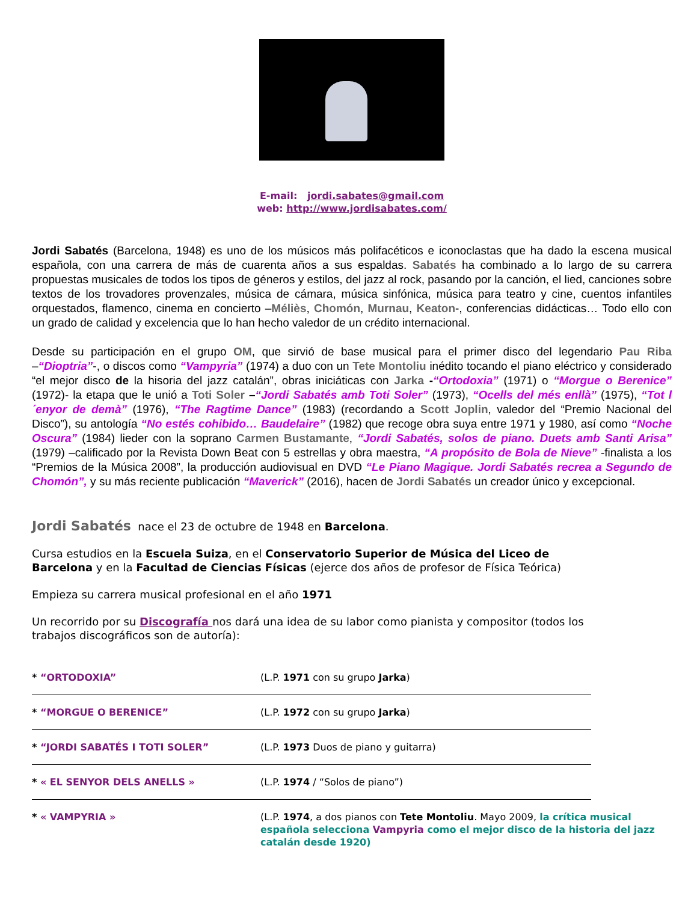E-mail: jordi.sabates@gmail.com
web: http://www.jordisabates.com/
Jordi Sabatés (Barcelona, 1948) es uno de los músicos más polifacéticos e iconoclastas que ha dado la escena musical española, con una carrera de más de cuarenta años a sus espaldas. Sabatés ha combinado a lo largo de su carrera propuestas musicales de todos los tipos de géneros y estilos, del jazz al rock, pasando por la canción, el lied, canciones sobre textos de los trovadores provenzales, música de cámara, música sinfónica, música para teatro y cine, cuentos infantiles orquestados, flamenco, cinema en concierto –Méliès, Chomón, Murnau, Keaton-, conferencias didácticas… Todo ello con un grado de calidad y excelencia que lo han hecho valedor de un crédito internacional.
Desde su participación en el grupo OM, que sirvió de base musical para el primer disco del legendario Pau Riba –“Dioptria”-, o discos como “Vampyria” (1974) a duo con un Tete Montoliu inédito tocando el piano eléctrico y considerado “el mejor disco de la hisoria del jazz catalán”, obras iniciáticas con Jarka -“Ortodoxia” (1971) o “Morgue o Berenice” (1972)- la etapa que le unió a Toti Soler –“Jordi Sabatés amb Toti Soler” (1973), “Ocells del més enllà” (1975), “Tot l´enyor de demà” (1976), “The Ragtime Dance” (1983) (recordando a Scott Joplin, valedor del “Premio Nacional del Disco”), su antología “No estés cohibido… Baudelaire” (1982) que recoge obra suya entre 1971 y 1980, así como “Noche Oscura” (1984) lieder con la soprano Carmen Bustamante, “Jordi Sabatés, solos de piano. Duets amb Santi Arisa” (1979) –calificado por la Revista Down Beat con 5 estrellas y obra maestra, “A propósito de Bola de Nieve” -finalista a los “Premios de la Música 2008”, la producción audiovisual en DVD “Le Piano Magique. Jordi Sabatés recrea a Segundo de Chomón”, y su más reciente publicación “Maverick” (2016), hacen de Jordi Sabatés un creador único y excepcional.
Jordi Sabatés nace el 23 de octubre de 1948 en Barcelona.
Cursa estudios en la Escuela Suiza, en el Conservatorio Superior de Música del Liceo de Barcelona y en la Facultad de Ciencias Físicas (ejerce dos años de profesor de Física Teórica)
Empieza su carrera musical profesional en el año 1971
Un recorrido por su Discografía nos dará una idea de su labor como pianista y compositor (todos los trabajos discográficos son de autoría):
* “ORTODOXIA” (L.P. 1971 con su grupo Jarka)
* “MORGUE O BERENICE” (L.P. 1972 con su grupo Jarka)
* “JORDI SABATÉS I TOTI SOLER” (L.P. 1973 Duos de piano y guitarra)
* « EL SENYOR DELS ANELLS » (L.P. 1974 / “Solos de piano”)
* « VAMPYRIA » (L.P. 1974, a dos pianos con Tete Montoliu. Mayo 2009, la crítica musical española selecciona Vampyria como el mejor disco de la historia del jazz catalán desde 1920)